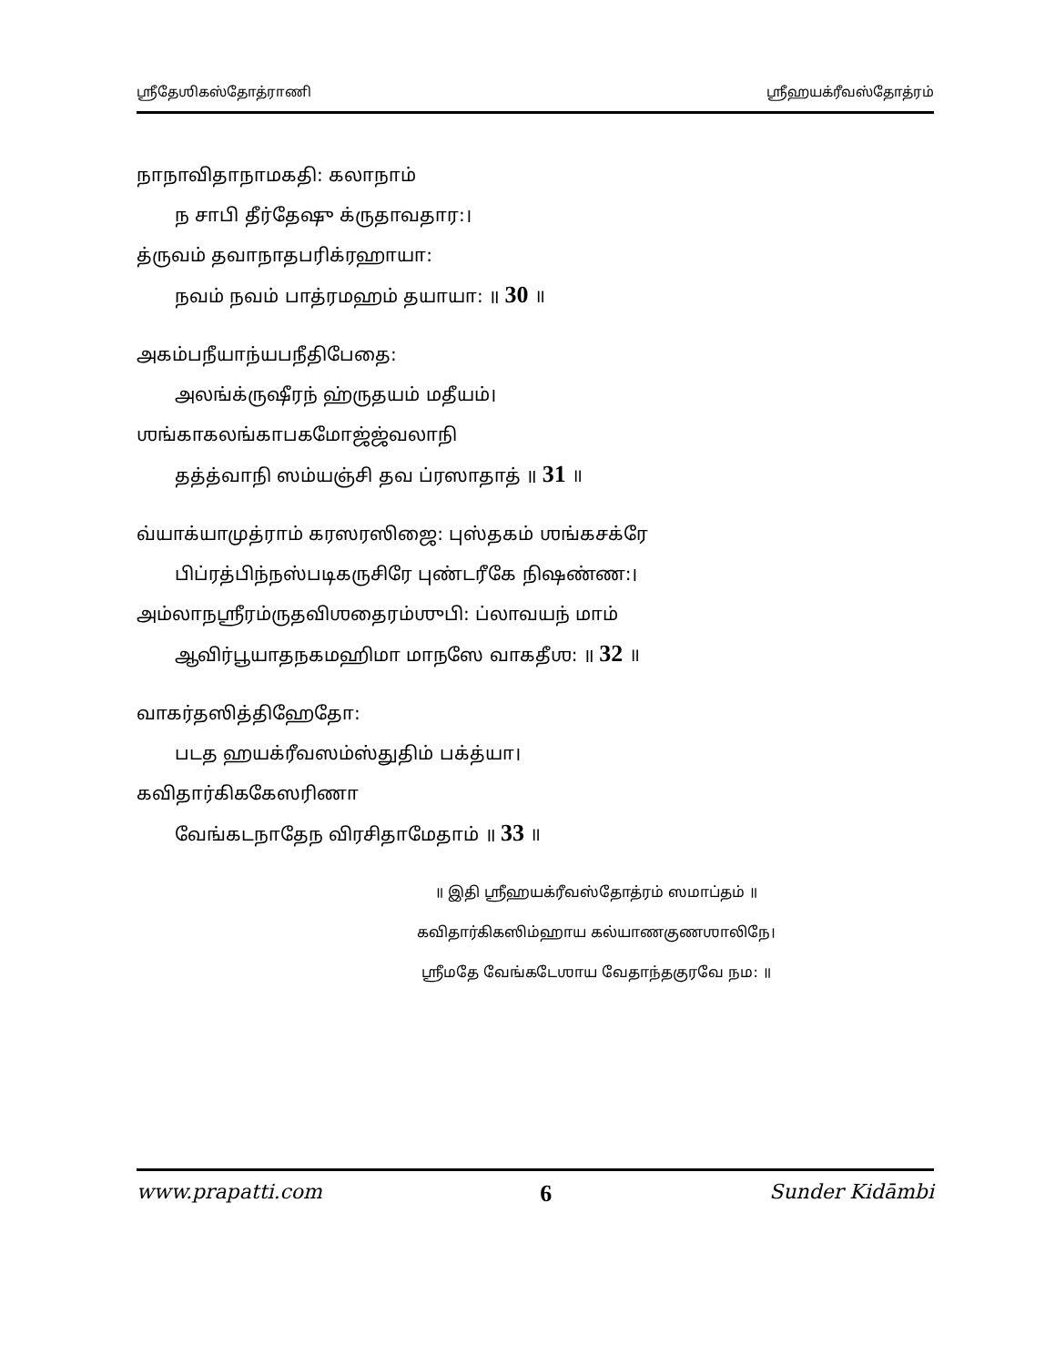ஶ்ரீதேஶிகஸ்தோத்ராணி ஶ்ரீஹயக்ரீவஸ்தோத்ரம்
நாநாவிதாநாமகதி: கலாநாம்
ந சாபி தீர்தேஷு க்ருதாவதார:।
த்ருவம் தவாநாதபரிக்ரஹாயா:
நவம் நவம் பாத்ரமஹம் தயாயா: ॥ 30 ॥
அகம்பநீயாந்யபநீதிபேதை:
அலங்க்ருஷீரந் ஹ்ருதயம் மதீயம்।
ஶங்காகலங்காபகமோஜ்ஜ்வலாநி
தத்த்வாநி ஸம்யஞ்சி தவ ப்ரஸாதாத் ॥ 31 ॥
வ்யாக்யாமுத்ராம் கரஸரஸிஜை: புஸ்தகம் ஶங்கசக்ரே
பிப்ரத்பிந்நஸ்படிகருசிரே புண்டரீகே நிஷண்ண:।
அம்லாநஶ்ரீரம்ருதவிஶதைரம்ஶுபி: ப்லாவயந் மாம்
ஆவிர்பூயாதநகமஹிமா மாநஸே வாகதீஶ: ॥ 32 ॥
வாகர்தஸித்திஹேதோ:
படத ஹயக்ரீவஸம்ஸ்துதிம் பக்த்யா।
கவிதார்கிககேஸரிணா
வேங்கடநாதேந விரசிதாமேதாம் ॥ 33 ॥
॥ இதி ஶ்ரீஹயக்ரீவஸ்தோத்ரம் ஸமாப்தம் ॥
கவிதார்கிகஸிம்ஹாய கல்யாணகுணஶாலிநே।
ஶ்ரீமதே வேங்கடேஶாய வேதாந்தகுரவே நம: ॥
www.prapatti.com 6 Sunder Kidāmbi